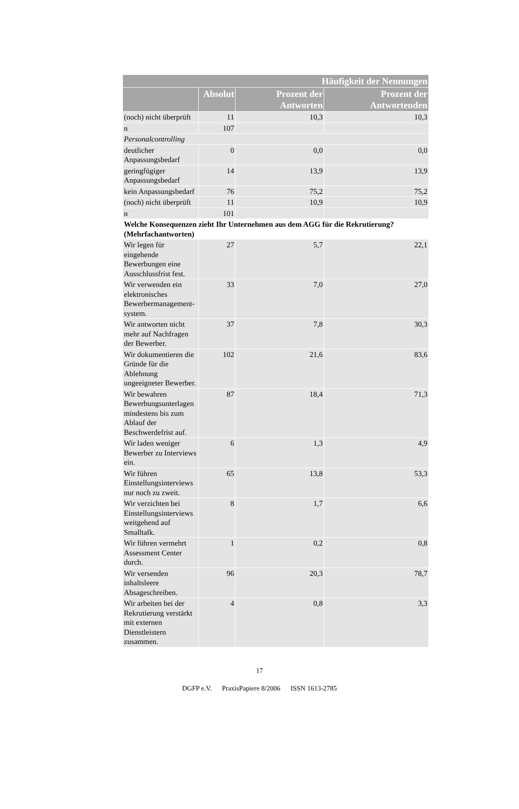| Häufigkeit der Nennungen | | | |
| --- | --- | --- | --- |
| | Absolut | Prozent der Antworten | Prozent der Antwortenden |
| (noch) nicht überprüft | 11 | 10,3 | 10,3 |
| n | 107 | | |
| Personalcontrolling | | | |
| deutlicher Anpassungsbedarf | 0 | 0,0 | 0,0 |
| geringfügiger Anpassungsbedarf | 14 | 13,9 | 13,9 |
| kein Anpassungsbedarf | 76 | 75,2 | 75,2 |
| (noch) nicht überprüft | 11 | 10,9 | 10,9 |
| n | 101 | | |
| Welche Konsequenzen zieht Ihr Unternehmen aus dem AGG für die Rekrutierung? (Mehrfachantworten) | | | |
| Wir legen für eingehende Bewerbungen eine Ausschlussfrist fest. | 27 | 5,7 | 22,1 |
| Wir verwenden ein elektronisches Bewerbermanagement-system. | 33 | 7,0 | 27,0 |
| Wir antworten nicht mehr auf Nachfragen der Bewerber. | 37 | 7,8 | 30,3 |
| Wir dokumentieren die Gründe für die Ablehnung ungeeigneter Bewerber. | 102 | 21,6 | 83,6 |
| Wir bewahren Bewerbungsunterlagen mindestens bis zum Ablauf der Beschwerdefrist auf. | 87 | 18,4 | 71,3 |
| Wir laden weniger Bewerber zu Interviews ein. | 6 | 1,3 | 4,9 |
| Wir führen Einstellungsinterviews nur noch zu zweit. | 65 | 13,8 | 53,3 |
| Wir verzichten bei Einstellungsinterviews weitgehend auf Smalltalk. | 8 | 1,7 | 6,6 |
| Wir führen vermehrt Assessment Center durch. | 1 | 0,2 | 0,8 |
| Wir versenden inhaltsleere Absageschreiben. | 96 | 20,3 | 78,7 |
| Wir arbeiten bei der Rekrutierung verstärkt mit externen Dienstleistern zusammen. | 4 | 0,8 | 3,3 |
17
DGFP e.V. PraxisPapiere 8/2006 ISSN 1613-2785